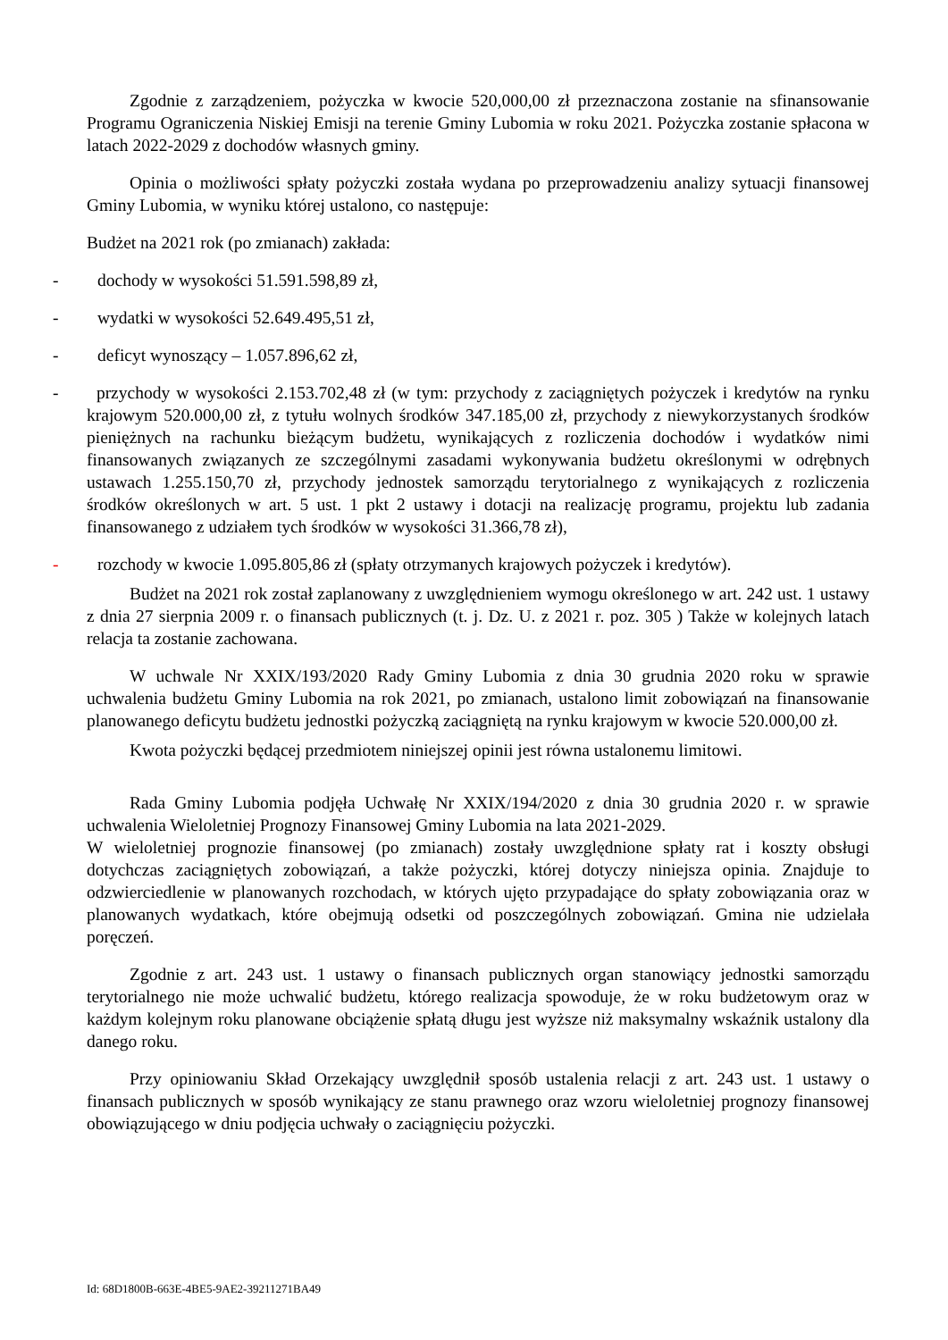Zgodnie z zarządzeniem, pożyczka w kwocie 520,000,00 zł przeznaczona zostanie na sfinansowanie Programu Ograniczenia Niskiej Emisji na terenie Gminy Lubomia w roku 2021. Pożyczka zostanie spłacona w latach 2022-2029 z dochodów własnych gminy.
Opinia o możliwości spłaty pożyczki została wydana po przeprowadzeniu analizy sytuacji finansowej Gminy Lubomia, w wyniku której ustalono, co następuje:
Budżet na 2021 rok (po zmianach) zakłada:
- dochody w wysokości 51.591.598,89 zł,
- wydatki w wysokości 52.649.495,51 zł,
- deficyt wynoszący – 1.057.896,62 zł,
- przychody w wysokości 2.153.702,48 zł (w tym: przychody z zaciągniętych pożyczek i kredytów na rynku krajowym 520.000,00 zł, z tytułu wolnych środków 347.185,00 zł, przychody z niewykorzystanych środków pieniężnych na rachunku bieżącym budżetu, wynikających z rozliczenia dochodów i wydatków nimi finansowanych związanych ze szczególnymi zasadami wykonywania budżetu określonymi w odrębnych ustawach 1.255.150,70 zł, przychody jednostek samorządu terytorialnego z wynikających z rozliczenia środków określonych w art. 5 ust. 1 pkt 2 ustawy i dotacji na realizację programu, projektu lub zadania finansowanego z udziałem tych środków w wysokości 31.366,78 zł),
- rozchody w kwocie 1.095.805,86 zł (spłaty otrzymanych krajowych pożyczek i kredytów).
Budżet na 2021 rok został zaplanowany z uwzględnieniem wymogu określonego w art. 242 ust. 1 ustawy z dnia 27 sierpnia 2009 r. o finansach publicznych (t. j. Dz. U. z 2021 r. poz. 305 ) Także w kolejnych latach relacja ta zostanie zachowana.
W uchwale Nr XXIX/193/2020 Rady Gminy Lubomia z dnia 30 grudnia 2020 roku w sprawie uchwalenia budżetu Gminy Lubomia na rok 2021, po zmianach, ustalono limit zobowiązań na finansowanie planowanego deficytu budżetu jednostki pożyczką zaciągniętą na rynku krajowym w kwocie 520.000,00 zł.
Kwota pożyczki będącej przedmiotem niniejszej opinii jest równa ustalonemu limitowi.
Rada Gminy Lubomia podjęła Uchwałę Nr XXIX/194/2020 z dnia 30 grudnia 2020 r. w sprawie uchwalenia Wieloletniej Prognozy Finansowej Gminy Lubomia na lata 2021-2029.
W wieloletniej prognozie finansowej (po zmianach) zostały uwzględnione spłaty rat i koszty obsługi dotychczas zaciągniętych zobowiązań, a także pożyczki, której dotyczy niniejsza opinia. Znajduje to odzwierciedlenie w planowanych rozchodach, w których ujęto przypadające do spłaty zobowiązania oraz w planowanych wydatkach, które obejmują odsetki od poszczególnych zobowiązań. Gmina nie udzielała poręczeń.
Zgodnie z art. 243 ust. 1 ustawy o finansach publicznych organ stanowiący jednostki samorządu terytorialnego nie może uchwalić budżetu, którego realizacja spowoduje, że w roku budżetowym oraz w każdym kolejnym roku planowane obciążenie spłatą długu jest wyższe niż maksymalny wskaźnik ustalony dla danego roku.
Przy opiniowaniu Skład Orzekający uwzględnił sposób ustalenia relacji z art. 243 ust. 1 ustawy o finansach publicznych w sposób wynikający ze stanu prawnego oraz wzoru wieloletniej prognozy finansowej obowiązującego w dniu podjęcia uchwały o zaciągnięciu pożyczki.
Id: 68D1800B-663E-4BE5-9AE2-39211271BA49